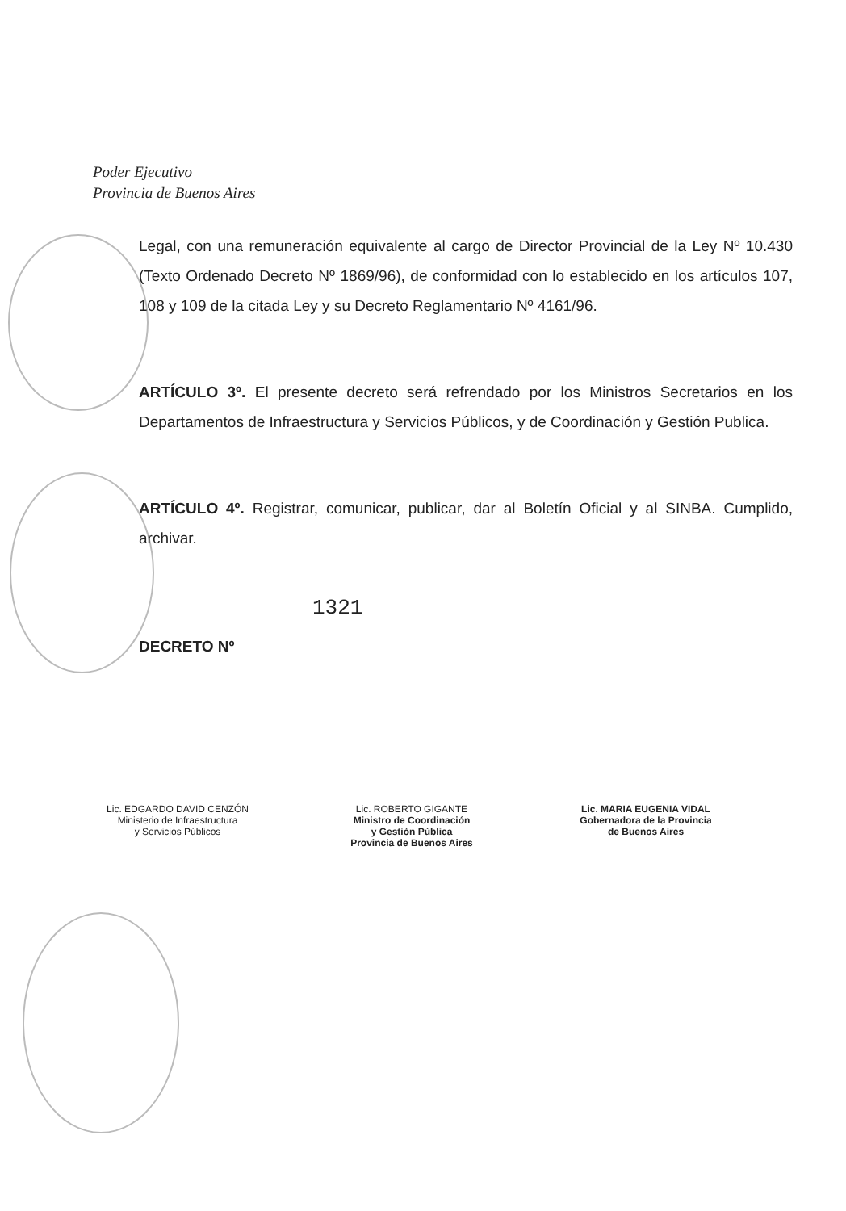Poder Ejecutivo
Provincia de Buenos Aires
Legal, con una remuneración equivalente al cargo de Director Provincial de la Ley Nº 10.430 (Texto Ordenado Decreto Nº 1869/96), de conformidad con lo establecido en los artículos 107, 108 y 109 de la citada Ley y su Decreto Reglamentario Nº 4161/96.
ARTÍCULO 3º. El presente decreto será refrendado por los Ministros Secretarios en los Departamentos de Infraestructura y Servicios Públicos, y de Coordinación y Gestión Publica.
ARTÍCULO 4º. Registrar, comunicar, publicar, dar al Boletín Oficial y al SINBA. Cumplido, archivar.
1321
DECRETO Nº
Lic. EDGARDO DAVID CENZÓN
Ministerio de Infraestructura
y Servicios Públicos
Lic. ROBERTO GIGANTE
Ministro de Coordinación
y Gestión Pública
Provincia de Buenos Aires
Lic. MARIA EUGENIA VIDAL
Gobernadora de la Provincia
de Buenos Aires